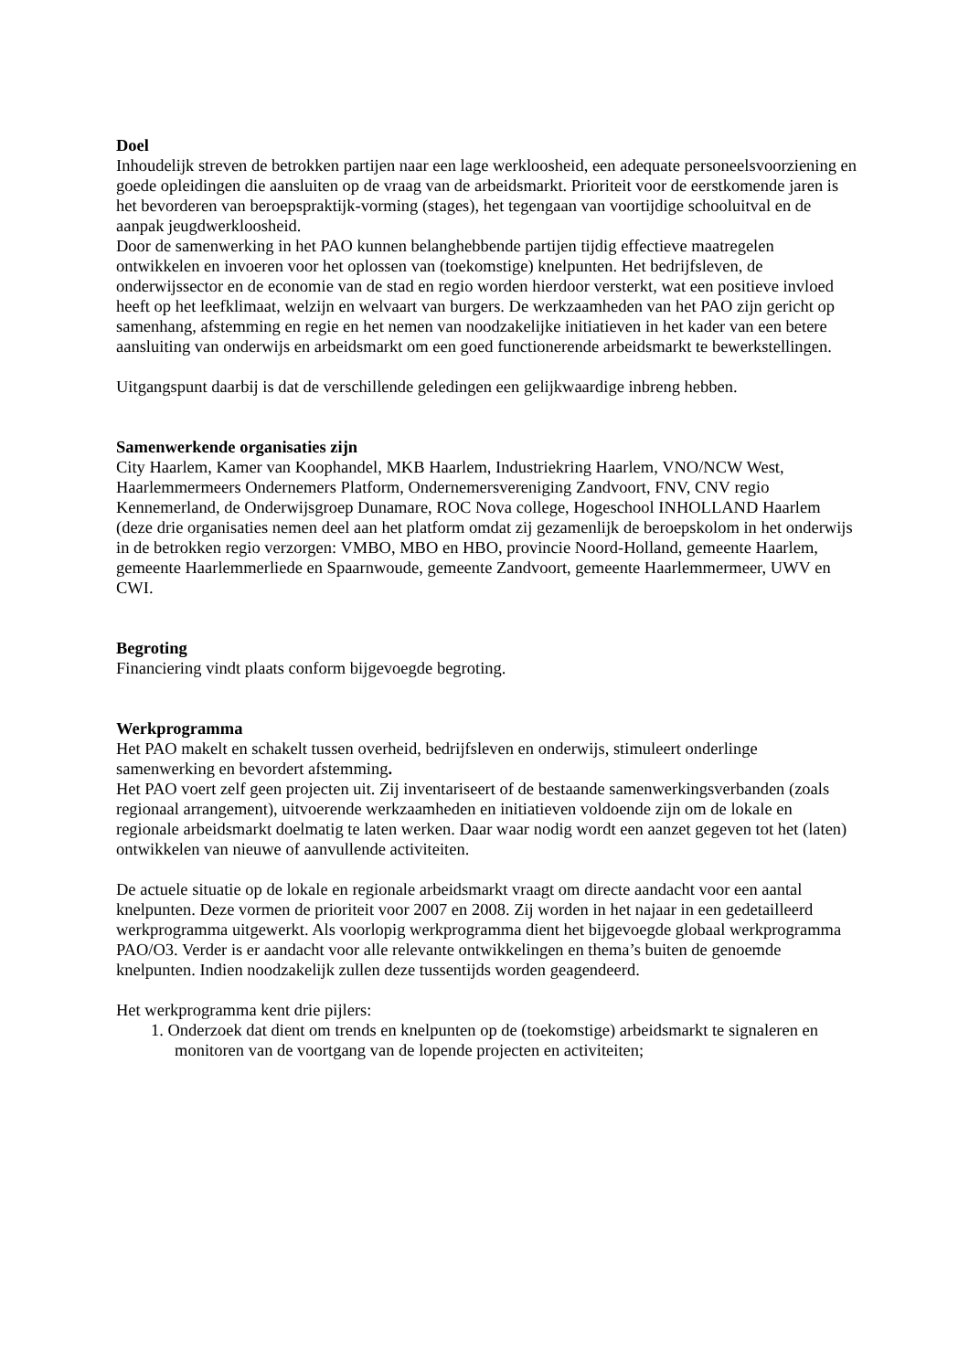Doel
Inhoudelijk streven de betrokken partijen naar een lage werkloosheid, een adequate personeelsvoorziening en goede opleidingen die aansluiten op de vraag van de arbeidsmarkt. Prioriteit voor de eerstkomende jaren is het bevorderen van beroepspraktijk-vorming (stages), het tegengaan van voortijdige schooluitval en de aanpak jeugdwerkloosheid.
Door de samenwerking in het PAO kunnen belanghebbende partijen tijdig effectieve maatregelen ontwikkelen en invoeren voor het oplossen van (toekomstige) knelpunten. Het bedrijfsleven, de onderwijssector en de economie van de stad en regio worden hierdoor versterkt, wat een positieve invloed heeft op het leefklimaat, welzijn en welvaart van burgers. De werkzaamheden van het PAO zijn gericht op samenhang, afstemming en regie en het nemen van noodzakelijke initiatieven in het kader van een betere aansluiting van onderwijs en arbeidsmarkt om een goed functionerende arbeidsmarkt te bewerkstellingen.
Uitgangspunt daarbij is dat de verschillende geledingen een gelijkwaardige inbreng hebben.
Samenwerkende organisaties zijn
City Haarlem, Kamer van Koophandel, MKB Haarlem, Industriekring Haarlem, VNO/NCW West, Haarlemmermeers Ondernemers Platform, Ondernemersvereniging Zandvoort, FNV, CNV regio Kennemerland, de Onderwijsgroep Dunamare, ROC Nova college, Hogeschool INHOLLAND Haarlem (deze drie organisaties nemen deel aan het platform omdat zij gezamenlijk de beroepskolom in het onderwijs in de betrokken regio verzorgen: VMBO, MBO en HBO, provincie Noord-Holland, gemeente Haarlem, gemeente Haarlemmerliede en Spaarnwoude, gemeente Zandvoort, gemeente Haarlemmermeer, UWV en CWI.
Begroting
Financiering vindt plaats conform bijgevoegde begroting.
Werkprogramma
Het PAO makelt en schakelt tussen overheid, bedrijfsleven en onderwijs, stimuleert onderlinge samenwerking en bevordert afstemming.
Het PAO voert zelf geen projecten uit. Zij inventariseert of de bestaande samenwerkingsverbanden (zoals regionaal arrangement), uitvoerende werkzaamheden en initiatieven voldoende zijn om de lokale en regionale arbeidsmarkt doelmatig te laten werken. Daar waar nodig wordt een aanzet gegeven tot het (laten) ontwikkelen van nieuwe of aanvullende activiteiten.
De actuele situatie op de lokale en regionale arbeidsmarkt vraagt om directe aandacht voor een aantal knelpunten. Deze vormen de prioriteit voor 2007 en 2008. Zij worden in het najaar in een gedetailleerd werkprogramma uitgewerkt. Als voorlopig werkprogramma dient het bijgevoegde globaal werkprogramma PAO/O3. Verder is er aandacht voor alle relevante ontwikkelingen en thema’s buiten de genoemde knelpunten. Indien noodzakelijk zullen deze tussentijds worden geagendeerd.
Het werkprogramma kent drie pijlers:
1. Onderzoek dat dient om trends en knelpunten op de (toekomstige) arbeidsmarkt te signaleren en monitoren van de voortgang van de lopende projecten en activiteiten;